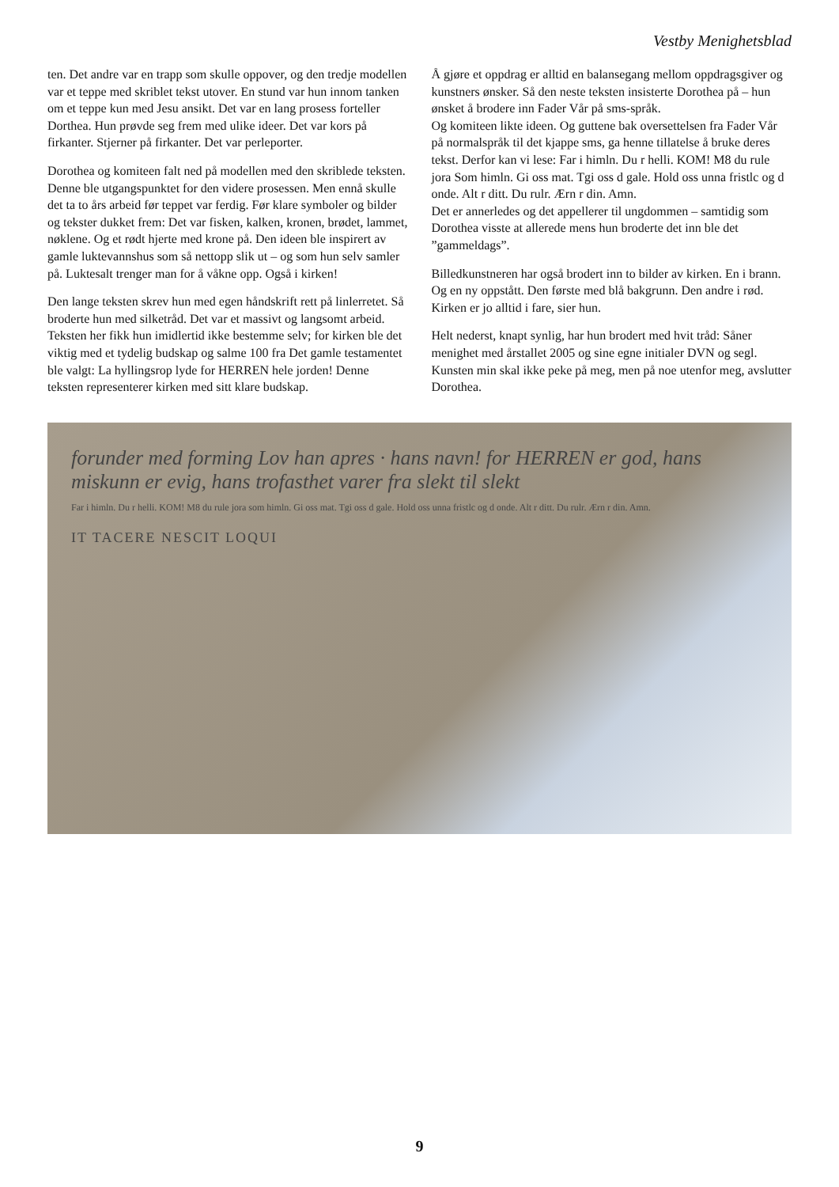Vestby Menighetsblad
ten. Det andre var en trapp som skulle oppover, og den tredje modellen var et teppe med skriblet tekst utover. En stund var hun innom tanken om et teppe kun med Jesu ansikt. Det var en lang prosess forteller Dorthea. Hun prøvde seg frem med ulike ideer. Det var kors på firkanter. Stjerner på firkanter. Det var perleporter.
Dorothea og komiteen falt ned på modellen med den skriblede teksten. Denne ble utgangspunktet for den videre prosessen. Men ennå skulle det ta to års arbeid før teppet var ferdig. Før klare symboler og bilder og tekster dukket frem: Det var fisken, kalken, kronen, brødet, lammet, nøklene. Og et rødt hjerte med krone på. Den ideen ble inspirert av gamle luktevannshus som så nettopp slik ut – og som hun selv samler på. Luktesalt trenger man for å våkne opp. Også i kirken!
Den lange teksten skrev hun med egen håndskrift rett på linlerretet. Så broderte hun med silketråd. Det var et massivt og langsomt arbeid. Teksten her fikk hun imidlertid ikke bestemme selv; for kirken ble det viktig med et tydelig budskap og salme 100 fra Det gamle testamentet ble valgt: La hyllingsrop lyde for HERREN hele jorden! Denne teksten representerer kirken med sitt klare budskap.
Å gjøre et oppdrag er alltid en balansegang mellom oppdragsgiver og kunstners ønsker. Så den neste teksten insisterte Dorothea på – hun ønsket å brodere inn Fader Vår på sms-språk.
Og komiteen likte ideen. Og guttene bak oversettelsen fra Fader Vår på normalspråk til det kjappe sms, ga henne tillatelse å bruke deres tekst. Derfor kan vi lese: Far i himln. Du r helli. KOM! M8 du rule jora Som himln. Gi oss mat. Tgi oss d gale. Hold oss unna fristlc og d onde. Alt r ditt. Du rulr. Ærn r din. Amn.
Det er annerledes og det appellerer til ungdommen – samtidig som Dorothea visste at allerede mens hun broderte det inn ble det ”gammeldags”.
Billedkunstneren har også brodert inn to bilder av kirken. En i brann. Og en ny oppstått. Den første med blå bakgrunn. Den andre i rød. Kirken er jo alltid i fare, sier hun.
Helt nederst, knapt synlig, har hun brodert med hvit tråd: Såner menighet med årstallet 2005 og sine egne initialer DVN og segl. Kunsten min skal ikke peke på meg, men på noe utenfor meg, avslutter Dorothea.
forunder med forming Lov han apres · hans navn! for HERREN er god, hans miskunn er evig, hans trofasthet varer fra slekt til slekt
Far i himln. Du r helli. KOM! M8 du rule jora som himln. Gi oss mat. Tgi oss d gale. Hold oss unna fristlc og d onde. Alt r ditt. Du rulr. Ærn r din. Amn.
IT TACERE NESCIT LOQUI
9